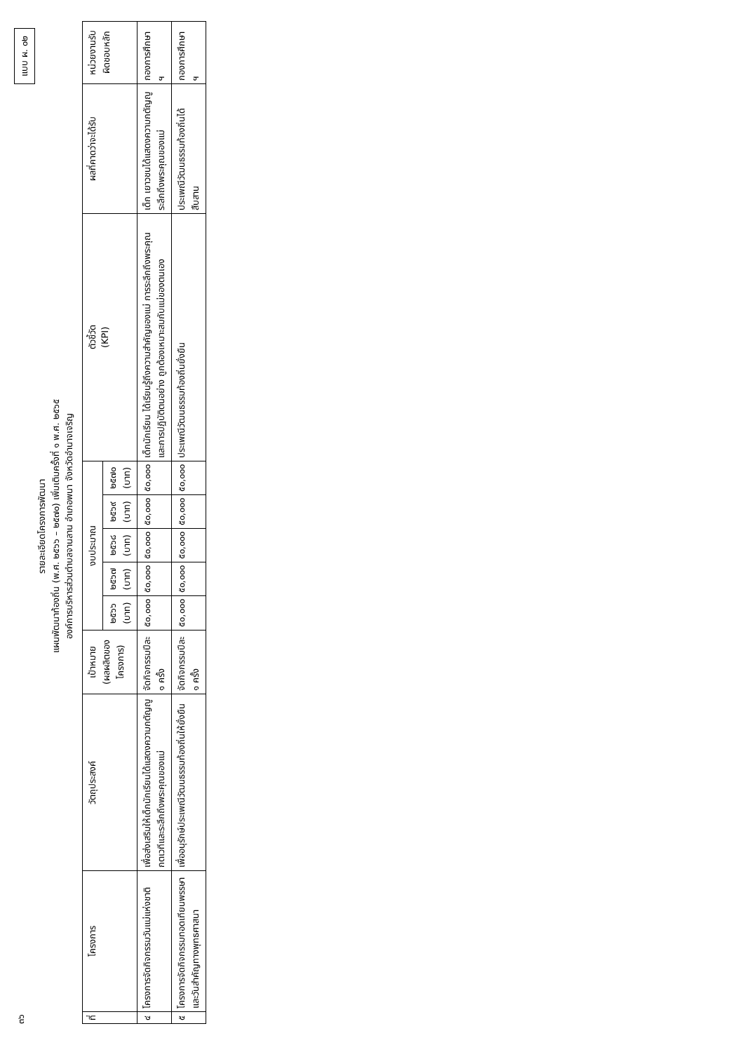๓๖ แบบ ผ. ๐๒
รายละเอียดโครงการพัฒนา
แผนพัฒนาท้องถิ่น (พ.ศ. ๒๕๖๖ – ๒๕๗๐) เพิ่มเติมครั้งที่ ๑ พ.ศ. ๒๕๖๕
องค์การบริหารส่วนตำบลจานลาน อำเภอพนา จังหวัดอำนาจเจริญ
| ที่ | โครงการ | วัตถุประสงค์ | เป้าหมาย (ผลผลิตของโครงการ) | งบประมาณ | | | | | ตัวชี้วัด (KPI) | ผลที่คาดว่าจะได้รับ | หน่วยงานรับผิดชอบหลัก |
| --- | --- | --- | --- | --- | --- | --- | --- | --- | --- | --- | --- |
| | | | | ๒๕๖๖ (บาท) | ๒๕๖๗ (บาท) | ๒๕๖๘ (บาท) | ๒๕๖๙ (บาท) | ๒๕๗๐ (บาท) | | | |
| ๔ | โครงการจัดกิจกรรมวันแม่แห่งชาติ | เพื่อส่งเสริมให้เด็กนักเรียนได้แสดงความกตัญญูกตเวทีและระลึกถึงพระคุณของแม่ | จัดกิจกรรมปีละ ๑ ครั้ง | ๕๐,๐๐๐ | ๕๐,๐๐๐ | ๕๐,๐๐๐ | ๕๐,๐๐๐ | ๕๐,๐๐๐ | เด็กนักเรียน ได้เรียนรู้ถึงความสำคัญของแม่ การระลึกถึงพระคุณ และการปฏิบัติตนอย่าง ถูกต้องเหมาะสมกับแม่ของตนเอง | เด็ก เยาวชนได้แสดงความกตัญญู ระลึกถึงพระคุณของแม่ | กองการศึกษา ฯ |
| ๕ | โครงการจัดกิจกรรมทอดเทียนพรรษาและวันสำคัญทางพุทธศาสนา | เพื่ออนุรักษ์ประเพณีวัฒนธรรมท้องถิ่นให้ยั่งยืน | จัดกิจกรรมปีละ ๑ ครั้ง | ๕๐,๐๐๐ | ๕๐,๐๐๐ | ๕๐,๐๐๐ | ๕๐,๐๐๐ | ๕๐,๐๐๐ | ประเพณีวัฒนธรรมท้องถิ่นยั่งยืน | ประเพณีวัฒนธรรมท้องถิ่นได้สืบสาน | กองการศึกษา ฯ |